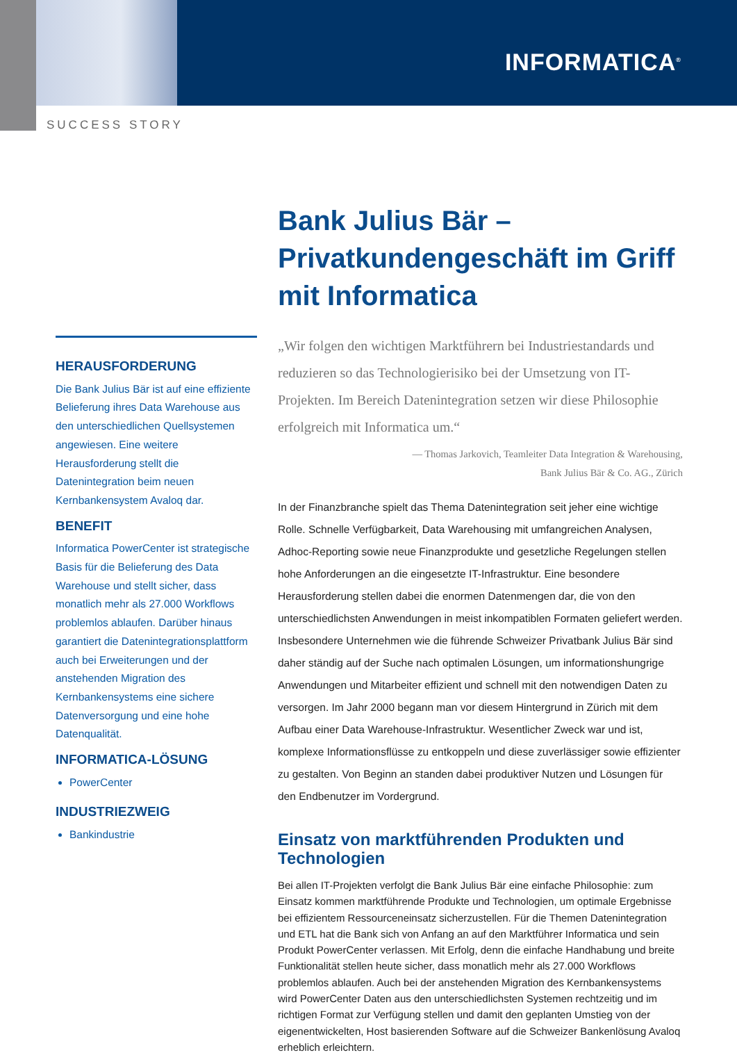INFORMATICA<sup>®</sup>
SUCCESS STORY
Bank Julius Bär –
Privatkundengeschäft im Griff mit Informatica
„Wir folgen den wichtigen Marktführern bei Industriestandards und reduzieren so das Technologierisiko bei der Umsetzung von IT-Projekten. Im Bereich Datenintegration setzen wir diese Philosophie erfolgreich mit Informatica um.“
— Thomas Jarkovich, Teamleiter Data Integration & Warehousing,
Bank Julius Bär & Co. AG., Zürich
In der Finanzbranche spielt das Thema Datenintegration seit jeher eine wichtige Rolle. Schnelle Verfügbarkeit, Data Warehousing mit umfangreichen Analysen, Adhoc-Reporting sowie neue Finanzprodukte und gesetzliche Regelungen stellen hohe Anforderungen an die eingesetzte IT-Infrastruktur. Eine besondere Herausforderung stellen dabei die enormen Datenmengen dar, die von den unterschiedlichsten Anwendungen in meist inkompatiblen Formaten geliefert werden. Insbesondere Unternehmen wie die führende Schweizer Privatbank Julius Bär sind daher ständig auf der Suche nach optimalen Lösungen, um informationshungrige Anwendungen und Mitarbeiter effizient und schnell mit den notwendigen Daten zu versorgen. Im Jahr 2000 begann man vor diesem Hintergrund in Zürich mit dem Aufbau einer Data Warehouse-Infrastruktur. Wesentlicher Zweck war und ist, komplexe Informationsflüsse zu entkoppeln und diese zuverlässiger sowie effizienter zu gestalten. Von Beginn an standen dabei produktiver Nutzen und Lösungen für den Endbenutzer im Vordergrund.
Einsatz von marktführenden Produkten und Technologien
Bei allen IT-Projekten verfolgt die Bank Julius Bär eine einfache Philosophie: zum Einsatz kommen marktführende Produkte und Technologien, um optimale Ergebnisse bei effizientem Ressourceneinsatz sicherzustellen. Für die Themen Datenintegration und ETL hat die Bank sich von Anfang an auf den Marktführer Informatica und sein Produkt PowerCenter verlassen. Mit Erfolg, denn die einfache Handhabung und breite Funktionalität stellen heute sicher, dass monatlich mehr als 27.000 Workflows problemlos ablaufen. Auch bei der anstehenden Migration des Kernbankensystems wird PowerCenter Daten aus den unterschiedlichsten Systemen rechtzeitig und im richtigen Format zur Verfügung stellen und damit den geplanten Umstieg von der eigenentwickelten, Host basierenden Software auf die Schweizer Bankenlösung Avaloq erheblich erleichtern.
HERAUSFORDERUNG
Die Bank Julius Bär ist auf eine effiziente Belieferung ihres Data Warehouse aus den unterschiedlichen Quellsystemen angewiesen. Eine weitere Herausforderung stellt die Datenintegration beim neuen Kernbankensystem Avaloq dar.
BENEFIT
Informatica PowerCenter ist strategische Basis für die Belieferung des Data Warehouse und stellt sicher, dass monatlich mehr als 27.000 Workflows problemlos ablaufen. Darüber hinaus garantiert die Datenintegrationsplattform auch bei Erweiterungen und der anstehenden Migration des Kernbankensystems eine sichere Datenversorgung und eine hohe Datenqualität.
INFORMATICA-LÖSUNG
PowerCenter
INDUSTRIEZWEIG
Bankindustrie